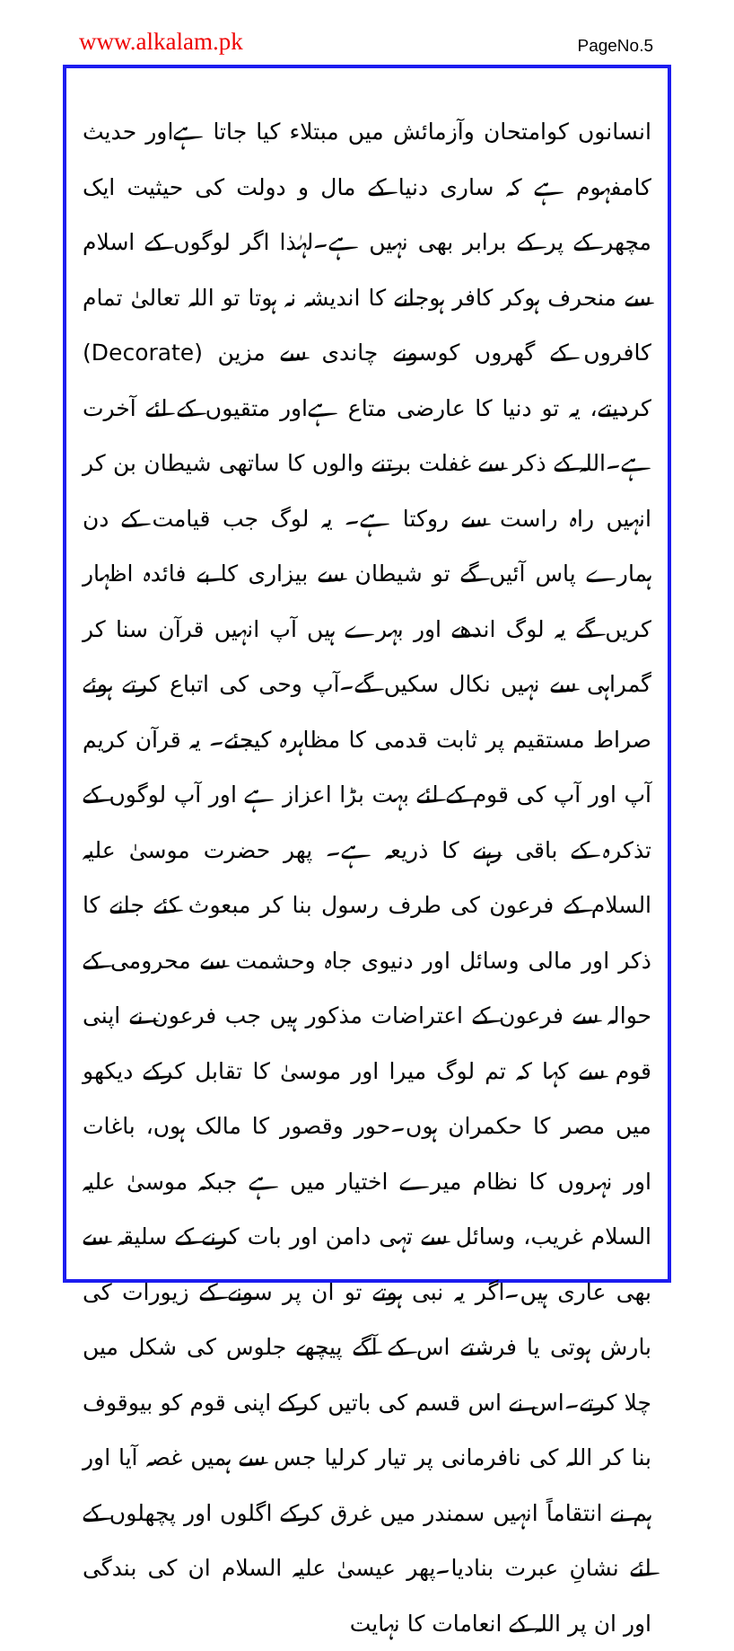www.alkalam.pk PageNo.5
انسانوں کوامتحان وآزمائش میں مبتلاء کیا جاتا ہےاور حدیث کامفہوم ہے کہ ساری دنیا کے مال و دولت کی حیثیت ایک مچھر کے پر کے برابر بھی نہیں ہے۔لہٰذا اگر لوگوں کے اسلام سے منحرف ہوکر کافر ہوجانے کا اندیشہ نہ ہوتا تو اللہ تعالیٰ تمام کافروں کے گھروں کوسونے چاندی سے مزین (Decorate) کردیتے، یہ تو دنیا کا عارضی متاع ہےاور متقیوں کے لئے آخرت ہے۔اللہ کے ذکر سے غفلت برتنے والوں کا ساتھی شیطان بن کر انہیں راہ راست سے روکتا ہے۔ یہ لوگ جب قیامت کے دن ہمارے پاس آئیں گے تو شیطان سے بیزاری کا بے فائدہ اظہار کریں گے یہ لوگ اندھے اور بہرے ہیں آپ انہیں قرآن سنا کر گمراہی سے نہیں نکال سکیں گے۔آپ وحی کی اتباع کرتے ہوئے صراط مستقیم پر ثابت قدمی کا مظاہرہ کیجئے۔ یہ قرآن کریم آپ اور آپ کی قوم کے لئے بہت بڑا اعزاز ہے اور آپ لوگوں کے تذکرہ کے باقی رہنے کا ذریعہ ہے۔ پھر حضرت موسیٰ علیہ السلام کے فرعون کی طرف رسول بنا کر مبعوث کئے جانے کا ذکر اور مالی وسائل اور دنیوی جاہ وحشمت سے محرومی کے حوالہ سے فرعون کے اعتراضات مذکور ہیں جب فرعون نے اپنی قوم سے کہا کہ تم لوگ میرا اور موسیٰ کا تقابل کرکے دیکھو میں مصر کا حکمران ہوں۔حور وقصور کا مالک ہوں، باغات اور نہروں کا نظام میرے اختیار میں ہے جبکہ موسیٰ علیہ السلام غریب، وسائل سے تہی دامن اور بات کرنے کے سلیقہ سے بھی عاری ہیں۔اگر یہ نبی ہوتے تو ان پر سونے کے زیورات کی بارش ہوتی یا فرشتے اس کے آگے پیچھے جلوس کی شکل میں چلا کرتے۔اس نے اس قسم کی باتیں کرکے اپنی قوم کو بیوقوف بنا کر اللہ کی نافرمانی پر تیار کرلیا جس سے ہمیں غصہ آیا اور ہم نے انتقاماً انہیں سمندر میں غرق کرکے اگلوں اور پچھلوں کے لئے نشانِ عبرت بنادیا۔پھر عیسیٰ علیہ السلام ان کی بندگی اور ان پر اللہ کے انعامات کا نہایت